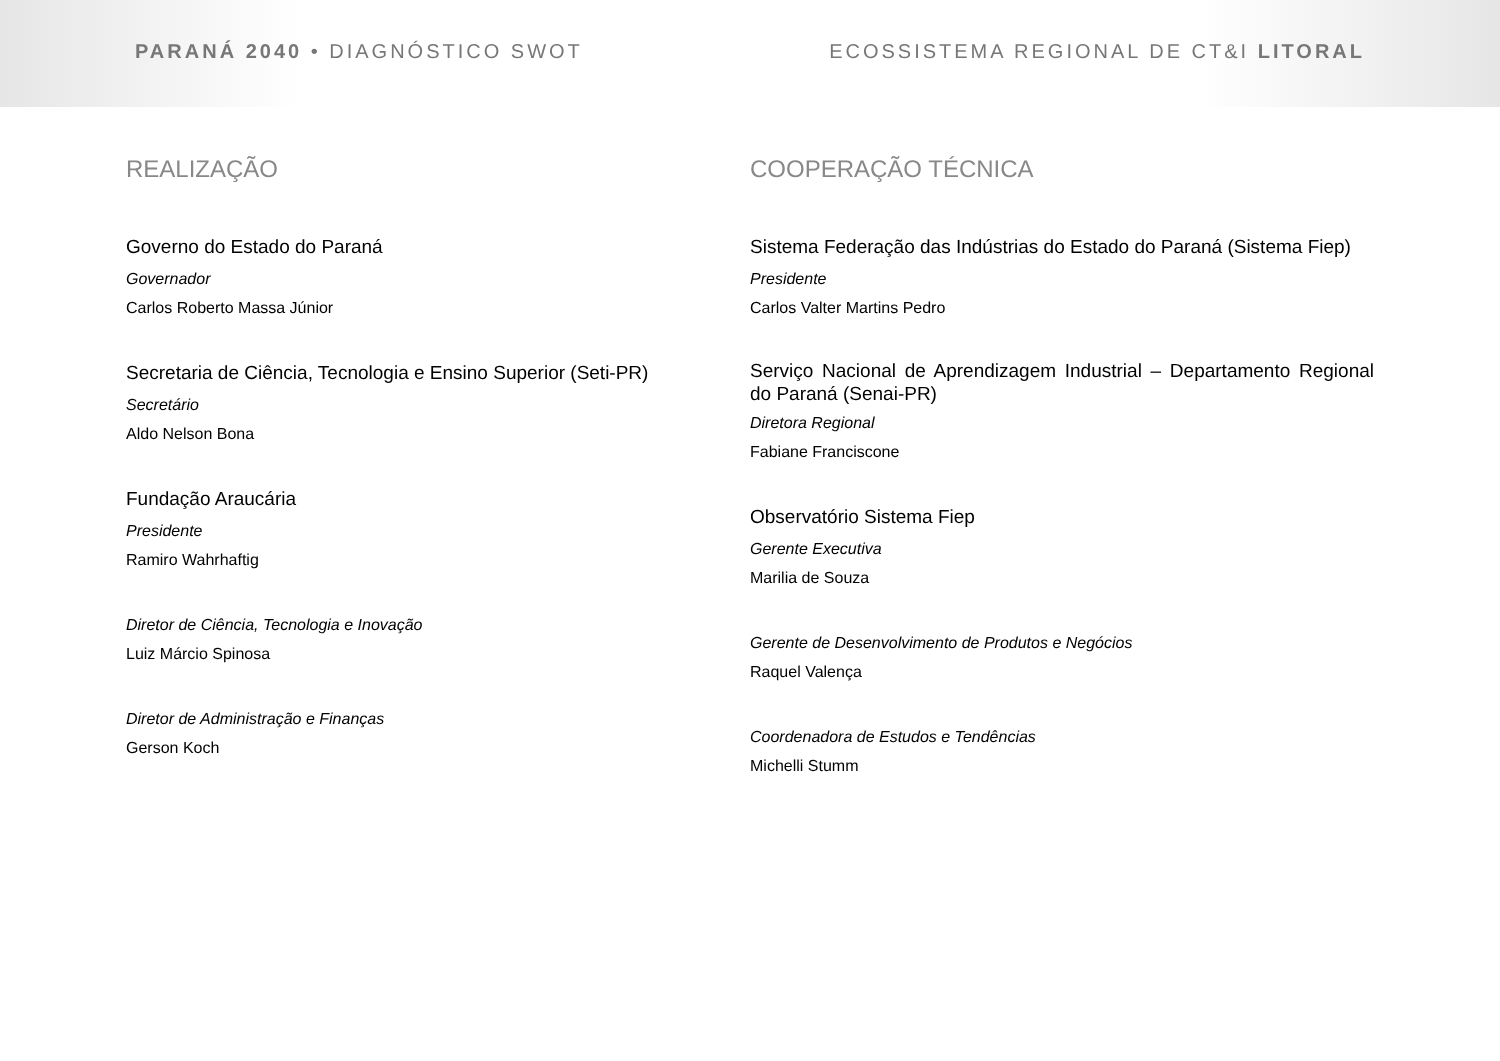PARANÁ 2040 • DIAGNÓSTICO SWOT ECOSSISTEMA REGIONAL DE CT&I LITORAL
REALIZAÇÃO
Governo do Estado do Paraná
Governador
Carlos Roberto Massa Júnior
Secretaria de Ciência, Tecnologia e Ensino Superior (Seti-PR)
Secretário
Aldo Nelson Bona
Fundação Araucária
Presidente
Ramiro Wahrhaftig
Diretor de Ciência, Tecnologia e Inovação
Luiz Márcio Spinosa
Diretor de Administração e Finanças
Gerson Koch
COOPERAÇÃO TÉCNICA
Sistema Federação das Indústrias do Estado do Paraná (Sistema Fiep)
Presidente
Carlos Valter Martins Pedro
Serviço Nacional de Aprendizagem Industrial – Departamento Regional do Paraná (Senai-PR)
Diretora Regional
Fabiane Franciscone
Observatório Sistema Fiep
Gerente Executiva
Marilia de Souza
Gerente de Desenvolvimento de Produtos e Negócios
Raquel Valença
Coordenadora de Estudos e Tendências
Michelli Stumm